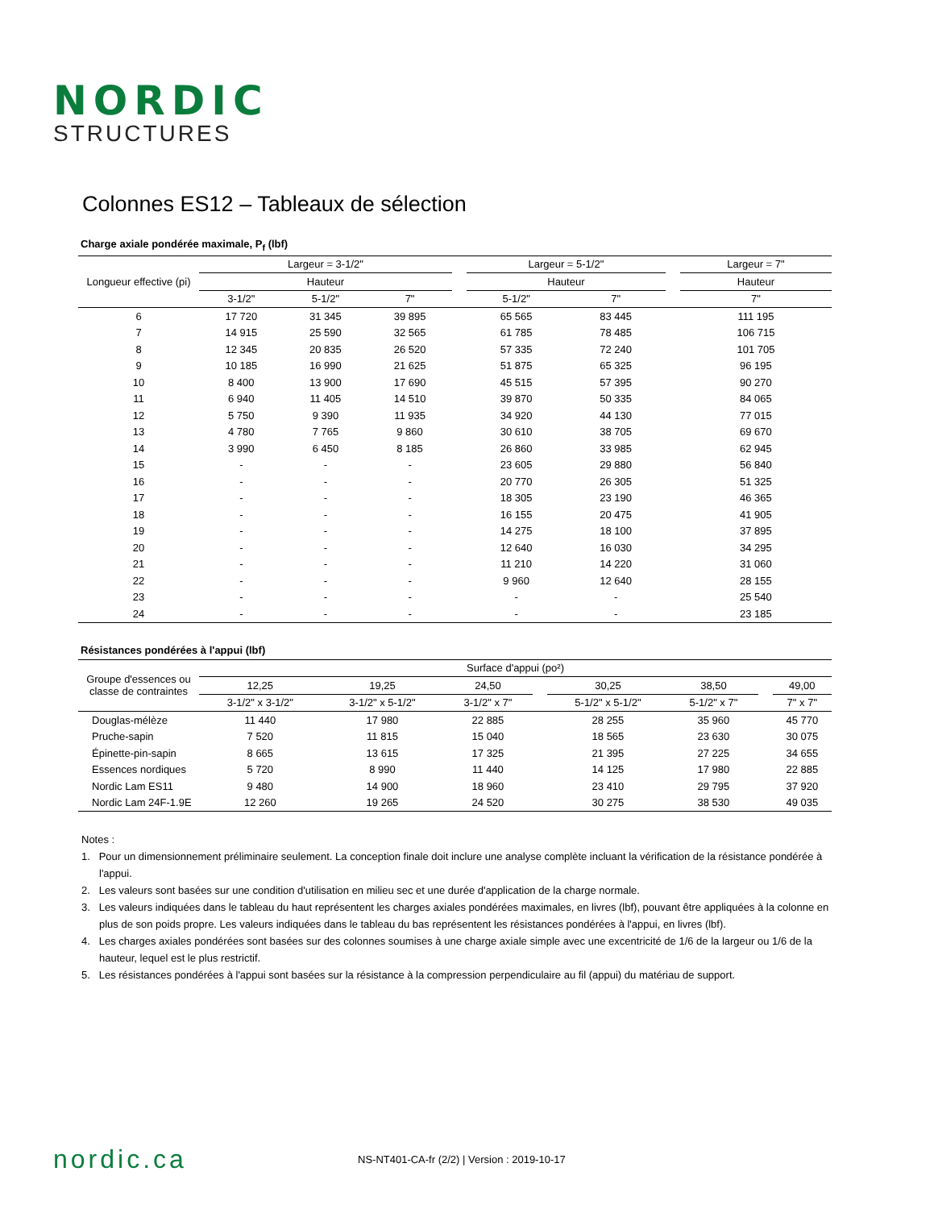NORDIC
STRUCTURES
Colonnes ES12 – Tableaux de sélection
Charge axiale pondérée maximale, P<sub>f</sub> (lbf)
| Longueur effective (pi) | Largeur = 3-1/2" | | | | Largeur = 5-1/2" | | | Largeur = 7" |
| --- | --- | --- | --- | --- | --- | --- | --- | --- |
| | Hauteur | | | | Hauteur | | | Hauteur |
| | 3-1/2" | 5-1/2" | 7" | | 5-1/2" | 7" | | 7" |
| 6 | 17 720 | 31 345 | 39 895 | | 65 565 | 83 445 | | 111 195 |
| 7 | 14 915 | 25 590 | 32 565 | | 61 785 | 78 485 | | 106 715 |
| 8 | 12 345 | 20 835 | 26 520 | | 57 335 | 72 240 | | 101 705 |
| 9 | 10 185 | 16 990 | 21 625 | | 51 875 | 65 325 | | 96 195 |
| 10 | 8 400 | 13 900 | 17 690 | | 45 515 | 57 395 | | 90 270 |
| 11 | 6 940 | 11 405 | 14 510 | | 39 870 | 50 335 | | 84 065 |
| 12 | 5 750 | 9 390 | 11 935 | | 34 920 | 44 130 | | 77 015 |
| 13 | 4 780 | 7 765 | 9 860 | | 30 610 | 38 705 | | 69 670 |
| 14 | 3 990 | 6 450 | 8 185 | | 26 860 | 33 985 | | 62 945 |
| 15 | - | - | - | | 23 605 | 29 880 | | 56 840 |
| 16 | - | - | - | | 20 770 | 26 305 | | 51 325 |
| 17 | - | - | - | | 18 305 | 23 190 | | 46 365 |
| 18 | - | - | - | | 16 155 | 20 475 | | 41 905 |
| 19 | - | - | - | | 14 275 | 18 100 | | 37 895 |
| 20 | - | - | - | | 12 640 | 16 030 | | 34 295 |
| 21 | - | - | - | | 11 210 | 14 220 | | 31 060 |
| 22 | - | - | - | | 9 960 | 12 640 | | 28 155 |
| 23 | - | - | - | | - | - | | 25 540 |
| 24 | - | - | - | | - | - | | 23 185 |
Résistances pondérées à l'appui (lbf)
| Groupe d'essences ou classe de contraintes | Surface d'appui (po²) | | | | | | | |
| --- | --- | --- | --- | --- | --- | --- | --- | --- |
| | 12,25 | 19,25 | 24,50 | | 30,25 | 38,50 | | 49,00 |
| | 3-1/2" x 3-1/2" | 3-1/2" x 5-1/2" | 3-1/2" x 7" | | 5-1/2" x 5-1/2" | 5-1/2" x 7" | | 7" x 7" |
| Douglas-mélèze | 11 440 | 17 980 | 22 885 | | 28 255 | 35 960 | | 45 770 |
| Pruche-sapin | 7 520 | 11 815 | 15 040 | | 18 565 | 23 630 | | 30 075 |
| Épinette-pin-sapin | 8 665 | 13 615 | 17 325 | | 21 395 | 27 225 | | 34 655 |
| Essences nordiques | 5 720 | 8 990 | 11 440 | | 14 125 | 17 980 | | 22 885 |
| Nordic Lam ES11 | 9 480 | 14 900 | 18 960 | | 23 410 | 29 795 | | 37 920 |
| Nordic Lam 24F-1.9E | 12 260 | 19 265 | 24 520 | | 30 275 | 38 530 | | 49 035 |
Notes :
1. Pour un dimensionnement préliminaire seulement. La conception finale doit inclure une analyse complète incluant la vérification de la résistance pondérée à l'appui.
2. Les valeurs sont basées sur une condition d'utilisation en milieu sec et une durée d'application de la charge normale.
3. Les valeurs indiquées dans le tableau du haut représentent les charges axiales pondérées maximales, en livres (lbf), pouvant être appliquées à la colonne en plus de son poids propre. Les valeurs indiquées dans le tableau du bas représentent les résistances pondérées à l'appui, en livres (lbf).
4. Les charges axiales pondérées sont basées sur des colonnes soumises à une charge axiale simple avec une excentricité de 1/6 de la largeur ou 1/6 de la hauteur, lequel est le plus restrictif.
5. Les résistances pondérées à l'appui sont basées sur la résistance à la compression perpendiculaire au fil (appui) du matériau de support.
nordic.ca
NS-NT401-CA-fr (2/2) | Version : 2019-10-17